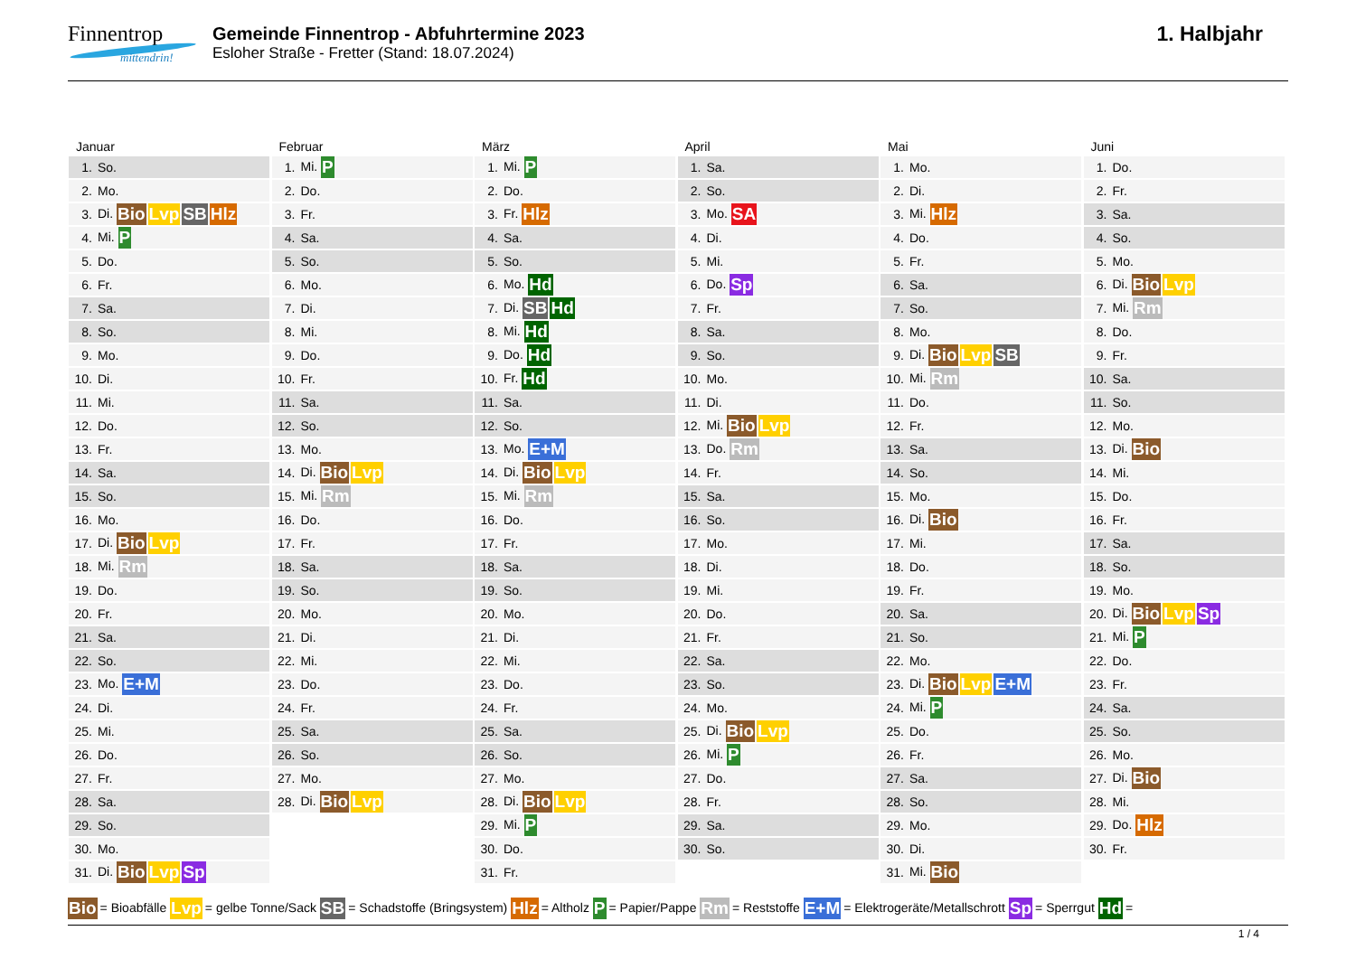Finnentrop
mittendrin!
Gemeinde Finnentrop - Abfuhrtermine 2023
Esloher Straße - Fretter (Stand: 18.07.2024)
1. Halbjahr
Januar
| 1. | So. |
| 2. | Mo. |
| 3. | Di. Bio Lvp SB Hlz |
| 4. | Mi. P |
| 5. | Do. |
| 6. | Fr. |
| 7. | Sa. |
| 8. | So. |
| 9. | Mo. |
| 10. | Di. |
| 11. | Mi. |
| 12. | Do. |
| 13. | Fr. |
| 14. | Sa. |
| 15. | So. |
| 16. | Mo. |
| 17. | Di. Bio Lvp |
| 18. | Mi. Rm |
| 19. | Do. |
| 20. | Fr. |
| 21. | Sa. |
| 22. | So. |
| 23. | Mo. E+M |
| 24. | Di. |
| 25. | Mi. |
| 26. | Do. |
| 27. | Fr. |
| 28. | Sa. |
| 29. | So. |
| 30. | Mo. |
| 31. | Di. Bio Lvp Sp |
Februar
| 1. | Mi. P |
| 2. | Do. |
| 3. | Fr. |
| 4. | Sa. |
| 5. | So. |
| 6. | Mo. |
| 7. | Di. |
| 8. | Mi. |
| 9. | Do. |
| 10. | Fr. |
| 11. | Sa. |
| 12. | So. |
| 13. | Mo. |
| 14. | Di. Bio Lvp |
| 15. | Mi. Rm |
| 16. | Do. |
| 17. | Fr. |
| 18. | Sa. |
| 19. | So. |
| 20. | Mo. |
| 21. | Di. |
| 22. | Mi. |
| 23. | Do. |
| 24. | Fr. |
| 25. | Sa. |
| 26. | So. |
| 27. | Mo. |
| 28. | Di. Bio Lvp |
März
| 1. | Mi. P |
| 2. | Do. |
| 3. | Fr. Hlz |
| 4. | Sa. |
| 5. | So. |
| 6. | Mo. Hd |
| 7. | Di. SB Hd |
| 8. | Mi. Hd |
| 9. | Do. Hd |
| 10. | Fr. Hd |
| 11. | Sa. |
| 12. | So. |
| 13. | Mo. E+M |
| 14. | Di. Bio Lvp |
| 15. | Mi. Rm |
| 16. | Do. |
| 17. | Fr. |
| 18. | Sa. |
| 19. | So. |
| 20. | Mo. |
| 21. | Di. |
| 22. | Mi. |
| 23. | Do. |
| 24. | Fr. |
| 25. | Sa. |
| 26. | So. |
| 27. | Mo. |
| 28. | Di. Bio Lvp |
| 29. | Mi. P |
| 30. | Do. |
| 31. | Fr. |
April
| 1. | Sa. |
| 2. | So. |
| 3. | Mo. SA |
| 4. | Di. |
| 5. | Mi. |
| 6. | Do. Sp |
| 7. | Fr. |
| 8. | Sa. |
| 9. | So. |
| 10. | Mo. |
| 11. | Di. |
| 12. | Mi. Bio Lvp |
| 13. | Do. Rm |
| 14. | Fr. |
| 15. | Sa. |
| 16. | So. |
| 17. | Mo. |
| 18. | Di. |
| 19. | Mi. |
| 20. | Do. |
| 21. | Fr. |
| 22. | Sa. |
| 23. | So. |
| 24. | Mo. |
| 25. | Di. Bio Lvp |
| 26. | Mi. P |
| 27. | Do. |
| 28. | Fr. |
| 29. | Sa. |
| 30. | So. |
Mai
| 1. | Mo. |
| 2. | Di. |
| 3. | Mi. Hlz |
| 4. | Do. |
| 5. | Fr. |
| 6. | Sa. |
| 7. | So. |
| 8. | Mo. |
| 9. | Di. Bio Lvp SB |
| 10. | Mi. Rm |
| 11. | Do. |
| 12. | Fr. |
| 13. | Sa. |
| 14. | So. |
| 15. | Mo. |
| 16. | Di. Bio |
| 17. | Mi. |
| 18. | Do. |
| 19. | Fr. |
| 20. | Sa. |
| 21. | So. |
| 22. | Mo. |
| 23. | Di. Bio Lvp E+M |
| 24. | Mi. P |
| 25. | Do. |
| 26. | Fr. |
| 27. | Sa. |
| 28. | So. |
| 29. | Mo. |
| 30. | Di. |
| 31. | Mi. Bio |
Juni
| 1. | Do. |
| 2. | Fr. |
| 3. | Sa. |
| 4. | So. |
| 5. | Mo. |
| 6. | Di. Bio Lvp |
| 7. | Mi. Rm |
| 8. | Do. |
| 9. | Fr. |
| 10. | Sa. |
| 11. | So. |
| 12. | Mo. |
| 13. | Di. Bio |
| 14. | Mi. |
| 15. | Do. |
| 16. | Fr. |
| 17. | Sa. |
| 18. | So. |
| 19. | Mo. |
| 20. | Di. Bio Lvp Sp |
| 21. | Mi. P |
| 22. | Do. |
| 23. | Fr. |
| 24. | Sa. |
| 25. | So. |
| 26. | Mo. |
| 27. | Di. Bio |
| 28. | Mi. |
| 29. | Do. Hlz |
| 30. | Fr. |
Bio = Bioabfälle Lvp = gelbe Tonne/Sack SB = Schadstoffe (Bringsystem) Hlz = Altholz P = Papier/Pappe Rm = Reststoffe E+M = Elektrogeräte/Metallschrott Sp = Sperrgut Hd =
1 / 4